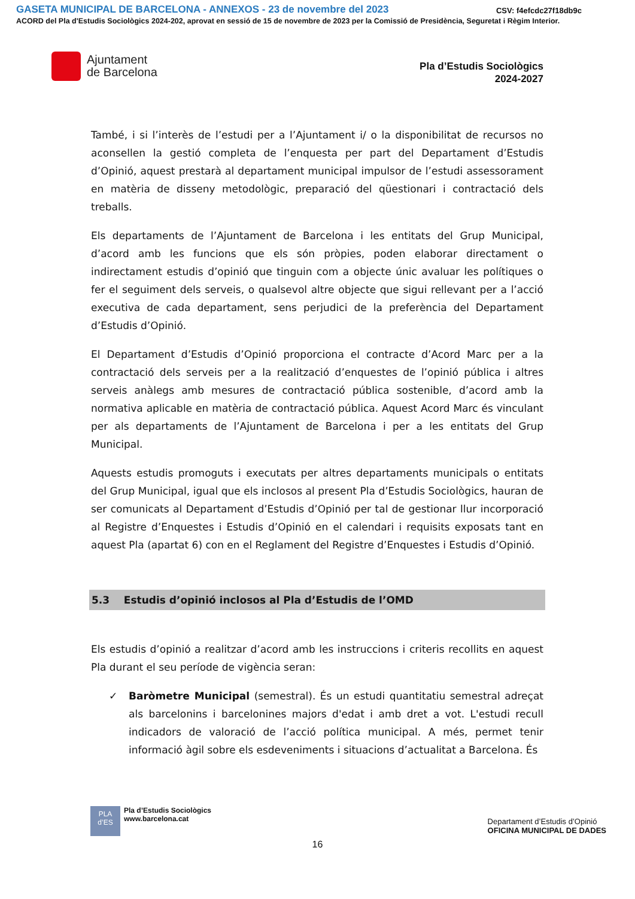GASETA MUNICIPAL DE BARCELONA - ANNEXOS - 23 de novembre del 2023 CSV: f4efcdc27f18db9c
ACORD del Pla d'Estudis Sociològics 2024-202, aprovat en sessió de 15 de novembre de 2023 per la Comissió de Presidència, Seguretat i Règim Interior.
Ajuntament
de Barcelona
Pla d’Estudis Sociològics
2024-2027
També, i si l’interès de l’estudi per a l’Ajuntament i/ o la disponibilitat de recursos no aconsellen la gestió completa de l’enquesta per part del Departament d’Estudis d’Opinió, aquest prestarà al departament municipal impulsor de l’estudi assessorament en matèria de disseny metodològic, preparació del qüestionari i contractació dels treballs.
Els departaments de l’Ajuntament de Barcelona i les entitats del Grup Municipal, d’acord amb les funcions que els són pròpies, poden elaborar directament o indirectament estudis d’opinió que tinguin com a objecte únic avaluar les polítiques o fer el seguiment dels serveis, o qualsevol altre objecte que sigui rellevant per a l’acció executiva de cada departament, sens perjudici de la preferència del Departament d’Estudis d’Opinió.
El Departament d’Estudis d’Opinió proporciona el contracte d’Acord Marc per a la contractació dels serveis per a la realització d’enquestes de l’opinió pública i altres serveis anàlegs amb mesures de contractació pública sostenible, d’acord amb la normativa aplicable en matèria de contractació pública. Aquest Acord Marc és vinculant per als departaments de l’Ajuntament de Barcelona i per a les entitats del Grup Municipal.
Aquests estudis promoguts i executats per altres departaments municipals o entitats del Grup Municipal, igual que els inclosos al present Pla d’Estudis Sociològics, hauran de ser comunicats al Departament d’Estudis d’Opinió per tal de gestionar llur incorporació al Registre d’Enquestes i Estudis d’Opinió en el calendari i requisits exposats tant en aquest Pla (apartat 6) con en el Reglament del Registre d’Enquestes i Estudis d’Opinió.
5.3 Estudis d’opinió inclosos al Pla d’Estudis de l’OMD
Els estudis d’opinió a realitzar d’acord amb les instruccions i criteris recollits en aquest Pla durant el seu període de vigència seran:
✓ Baròmetre Municipal (semestral). És un estudi quantitatiu semestral adreçat als barcelonins i barcelonines majors d'edat i amb dret a vot. L'estudi recull indicadors de valoració de l’acció política municipal. A més, permet tenir informació àgil sobre els esdeveniments i situacions d’actualitat a Barcelona. És
PLA
d’ES
Pla d’Estudis Sociològics
www.barcelona.cat
Departament d’Estudis d’Opinió
OFICINA MUNICIPAL DE DADES
16